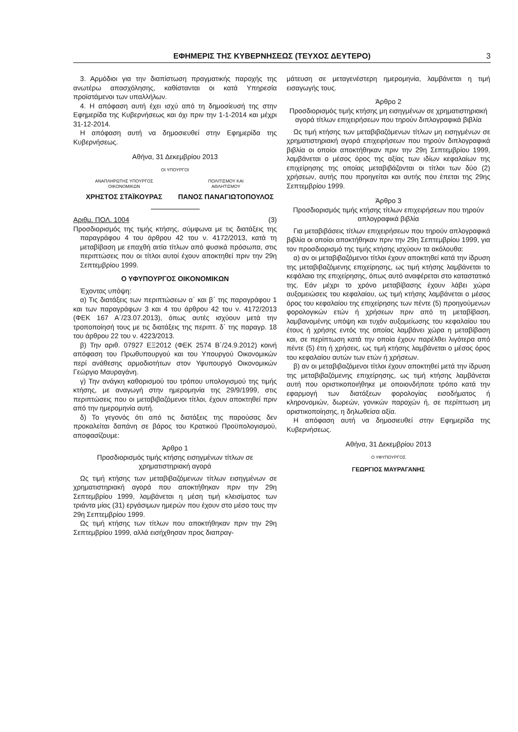ΕΦΗΜΕΡΙΣ ΤΗΣ ΚΥΒΕΡΝΗΣΕΩΣ (ΤΕΥΧΟΣ ΔΕΥΤΕΡΟ) 3
3. Αρμόδιοι για την διαπίστωση πραγματικής παροχής της ανωτέρω απασχόλησης, καθίστανται οι κατά Υπηρεσία προϊστάμενοι των υπαλλήλων.
4. Η απόφαση αυτή έχει ισχύ από τη δημοσίευσή της στην Εφημερίδα της Κυβερνήσεως και όχι πριν την 1-1-2014 και μέχρι 31-12-2014.
Η απόφαση αυτή να δημοσιευθεί στην Εφημερίδα της Κυβερνήσεως.
Αθήνα, 31 Δεκεμβρίου 2013
ΟΙ ΥΠΟΥΡΓΟΙ
ΑΝΑΠΛΗΡΩΤΗΣ ΥΠΟΥΡΓΟΣ
ΟΙΚΟΝΟΜΙΚΩΝ
ΠΟΛΙΤΙΣΜΟΥ ΚΑΙ
ΑΘΛΗΤΙΣΜΟΥ
ΧΡΗΣΤΟΣ ΣΤΑΪΚΟΥΡΑΣ ΠΑΝΟΣ ΠΑΝΑΓΙΩΤΟΠΟΥΛΟΣ
Αριθμ. ΠΟΛ. 1004 (3)
Προσδιορισμός της τιμής κτήσης, σύμφωνα με τις διατάξεις της παραγράφου 4 του άρθρου 42 του ν. 4172/2013, κατά τη μεταβίβαση με επαχθή αιτία τίτλων από φυσικά πρόσωπα, στις περιπτώσεις που οι τίτλοι αυτοί έχουν αποκτηθεί πριν την 29η Σεπτεμβρίου 1999.
Ο ΥΦΥΠΟΥΡΓΟΣ ΟΙΚΟΝΟΜΙΚΩΝ
Έχοντας υπόψη:
α) Τις διατάξεις των περιπτώσεων α΄ και β΄ της παραγράφου 1 και των παραγράφων 3 και 4 του άρθρου 42 του ν. 4172/2013 (ΦΕΚ 167 Α΄/23.07.2013), όπως αυτές ισχύουν μετά την τροποποίησή τους με τις διατάξεις της περιπτ. δ΄ της παραγρ. 18 του άρθρου 22 του ν. 4223/2013.
β) Την αριθ. 07927 ΕΞ2012 (ΦΕΚ 2574 Β΄/24.9.2012) κοινή απόφαση του Πρωθυπουργού και του Υπουργού Οικονομικών περί ανάθεσης αρμοδιοτήτων στον Υφυπουργό Οικονομικών Γεώργιο Μαυραγάνη.
γ) Την ανάγκη καθορισμού του τρόπου υπολογισμού της τιμής κτήσης, με αναγωγή στην ημερομηνία της 29/9/1999, στις περιπτώσεις που οι μεταβιβαζόμενοι τίτλοι, έχουν αποκτηθεί πριν από την ημερομηνία αυτή.
δ) Το γεγονός ότι από τις διατάξεις της παρούσας δεν προκαλείται δαπάνη σε βάρος του Κρατικού Προϋπολογισμού, αποφασίζουμε:
Άρθρο 1
Προσδιορισμός τιμής κτήσης εισηγμένων τίτλων σε χρηματιστηριακή αγορά
Ως τιμή κτήσης των μεταβιβαζόμενων τίτλων εισηγμένων σε χρηματιστηριακή αγορά που αποκτήθηκαν πριν την 29η Σεπτεμβρίου 1999, λαμβάνεται η μέση τιμή κλεισίματος των τριάντα μίας (31) εργάσιμων ημερών που έχουν στο μέσο τους την 29η Σεπτεμβρίου 1999.
Ως τιμή κτήσης των τίτλων που αποκτήθηκαν πριν την 29η Σεπτεμβρίου 1999, αλλά εισήχθησαν προς διαπραγ-
μάτευση σε μεταγενέστερη ημερομηνία, λαμβάνεται η τιμή εισαγωγής τους.
Άρθρο 2
Προσδιορισμός τιμής κτήσης μη εισηγμένων σε χρηματιστηριακή αγορά τίτλων επιχειρήσεων που τηρούν διπλογραφικά βιβλία
Ως τιμή κτήσης των μεταβιβαζόμενων τίτλων μη εισηγμένων σε χρηματιστηριακή αγορά επιχειρήσεων που τηρούν διπλογραφικά βιβλία οι οποίοι αποκτήθηκαν πριν την 29η Σεπτεμβρίου 1999, λαμβάνεται ο μέσος όρος της αξίας των ιδίων κεφαλαίων της επιχείρησης της οποίας μεταβιβάζονται οι τίτλοι των δύο (2) χρήσεων, αυτής που προηγείται και αυτής που έπεται της 29ης Σεπτεμβρίου 1999.
Άρθρο 3
Προσδιορισμός τιμής κτήσης τίτλων επιχειρήσεων που τηρούν απλογραφικά βιβλία
Για μεταβιβάσεις τίτλων επιχειρήσεων που τηρούν απλογραφικά βιβλία οι οποίοι αποκτήθηκαν πριν την 29η Σεπτεμβρίου 1999, για τον προσδιορισμό της τιμής κτήσης ισχύουν τα ακόλουθα:
α) αν οι μεταβιβαζόμενοι τίτλοι έχουν αποκτηθεί κατά την ίδρυση της μεταβιβαζόμενης επιχείρησης, ως τιμή κτήσης λαμβάνεται το κεφάλαιο της επιχείρησης, όπως αυτό αναφέρεται στο καταστατικό της. Εάν μέχρι το χρόνο μεταβίβασης έχουν λάβει χώρα αυξομειώσεις του κεφαλαίου, ως τιμή κτήσης λαμβάνεται ο μέσος όρος του κεφαλαίου της επιχείρησης των πέντε (5) προηγούμενων φορολογικών ετών ή χρήσεων πριν από τη μεταβίβαση, λαμβανομένης υπόψη και τυχόν αυξομείωσης του κεφαλαίου του έτους ή χρήσης εντός της οποίας λαμβάνει χώρα η μεταβίβαση και, σε περίπτωση κατά την οποία έχουν παρέλθει λιγότερα από πέντε (5) έτη ή χρήσεις, ως τιμή κτήσης λαμβάνεται ο μέσος όρος του κεφαλαίου αυτών των ετών ή χρήσεων.
β) αν οι μεταβιβαζόμενοι τίτλοι έχουν αποκτηθεί μετά την ίδρυση της μεταβιβαζόμενης επιχείρησης, ως τιμή κτήσης λαμβάνεται αυτή που οριστικοποιήθηκε με οποιονδήποτε τρόπο κατά την εφαρμογή των διατάξεων φορολογίας εισοδήματος ή κληρονομιών, δωρεών, γονικών παροχών ή, σε περίπτωση μη οριστικοποίησης, η δηλωθείσα αξία.
Η απόφαση αυτή να δημοσιευθεί στην Εφημερίδα της Κυβερνήσεως.
Αθήνα, 31 Δεκεμβρίου 2013
Ο ΥΦΥΠΟΥΡΓΟΣ
ΓΕΩΡΓΙΟΣ ΜΑΥΡΑΓΑΝΗΣ